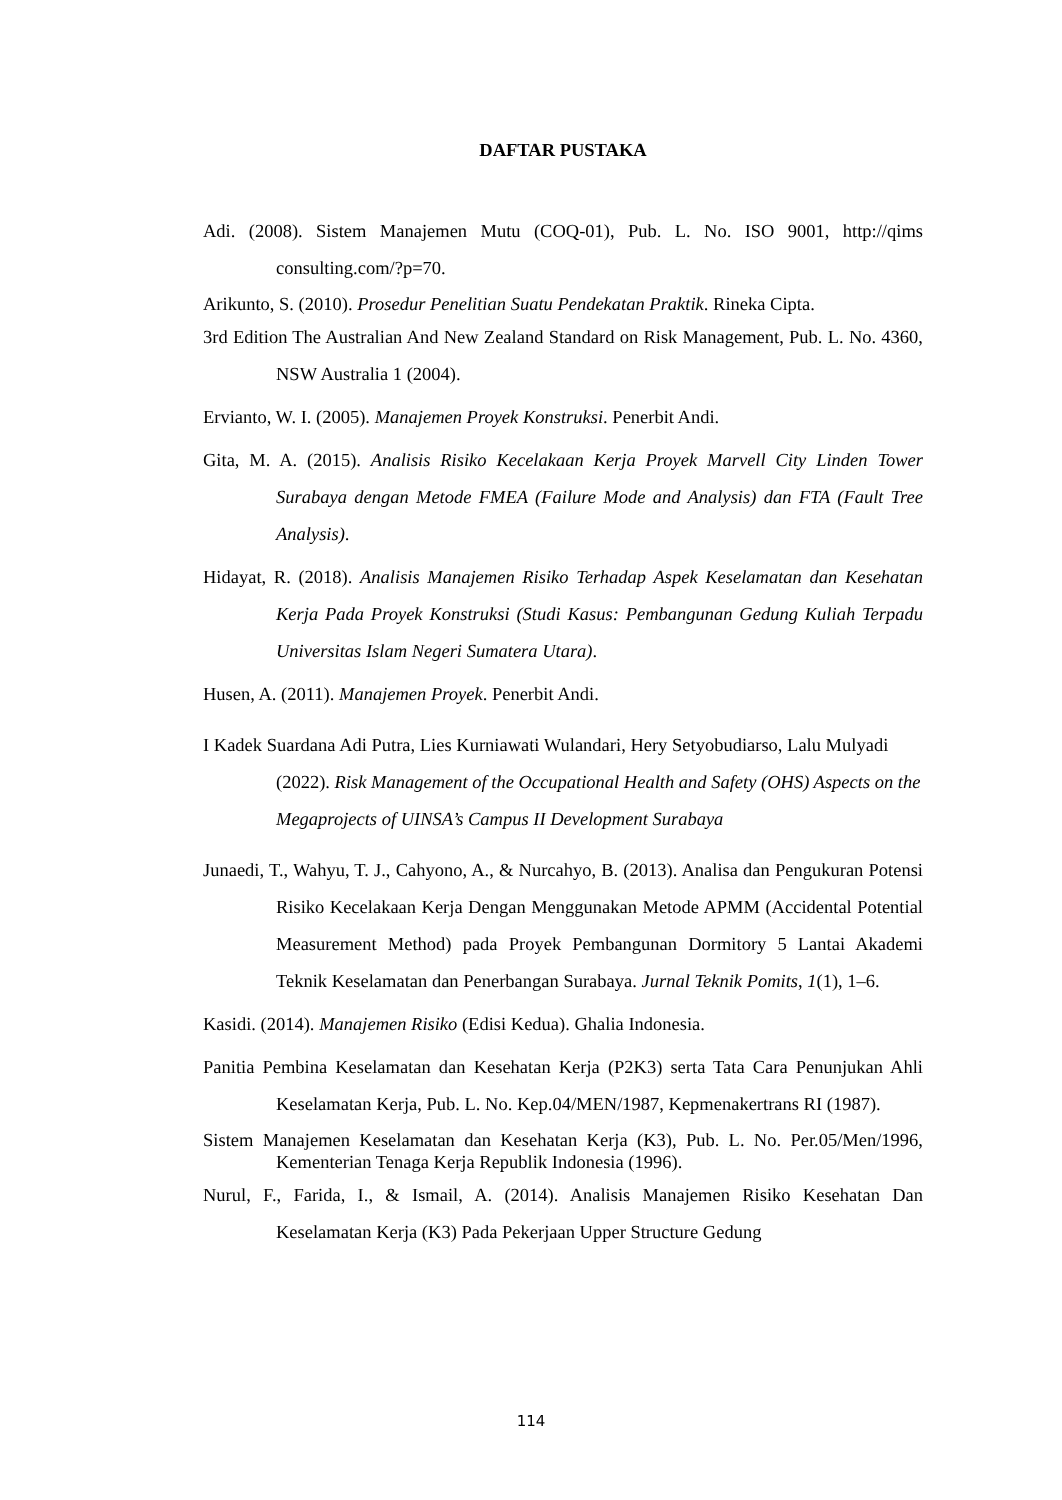DAFTAR PUSTAKA
Adi. (2008). Sistem Manajemen Mutu (COQ-01), Pub. L. No. ISO 9001, http://qims consulting.com/?p=70.
Arikunto, S. (2010). Prosedur Penelitian Suatu Pendekatan Praktik. Rineka Cipta.
3rd Edition The Australian And New Zealand Standard on Risk Management, Pub. L. No. 4360, NSW Australia 1 (2004).
Ervianto, W. I. (2005). Manajemen Proyek Konstruksi. Penerbit Andi.
Gita, M. A. (2015). Analisis Risiko Kecelakaan Kerja Proyek Marvell City Linden Tower Surabaya dengan Metode FMEA (Failure Mode and Analysis) dan FTA (Fault Tree Analysis).
Hidayat, R. (2018). Analisis Manajemen Risiko Terhadap Aspek Keselamatan dan Kesehatan Kerja Pada Proyek Konstruksi (Studi Kasus: Pembangunan Gedung Kuliah Terpadu Universitas Islam Negeri Sumatera Utara).
Husen, A. (2011). Manajemen Proyek. Penerbit Andi.
I Kadek Suardana Adi Putra, Lies Kurniawati Wulandari, Hery Setyobudiarso, Lalu Mulyadi (2022). Risk Management of the Occupational Health and Safety (OHS) Aspects on the Megaprojects of UINSA’s Campus II Development Surabaya
Junaedi, T., Wahyu, T. J., Cahyono, A., & Nurcahyo, B. (2013). Analisa dan Pengukuran Potensi Risiko Kecelakaan Kerja Dengan Menggunakan Metode APMM (Accidental Potential Measurement Method) pada Proyek Pembangunan Dormitory 5 Lantai Akademi Teknik Keselamatan dan Penerbangan Surabaya. Jurnal Teknik Pomits, 1(1), 1–6.
Kasidi. (2014). Manajemen Risiko (Edisi Kedua). Ghalia Indonesia.
Panitia Pembina Keselamatan dan Kesehatan Kerja (P2K3) serta Tata Cara Penunjukan Ahli Keselamatan Kerja, Pub. L. No. Kep.04/MEN/1987, Kepmenakertrans RI (1987).
Sistem Manajemen Keselamatan dan Kesehatan Kerja (K3), Pub. L. No. Per.05/Men/1996, Kementerian Tenaga Kerja Republik Indonesia (1996).
Nurul, F., Farida, I., & Ismail, A. (2014). Analisis Manajemen Risiko Kesehatan Dan Keselamatan Kerja (K3) Pada Pekerjaan Upper Structure Gedung
114